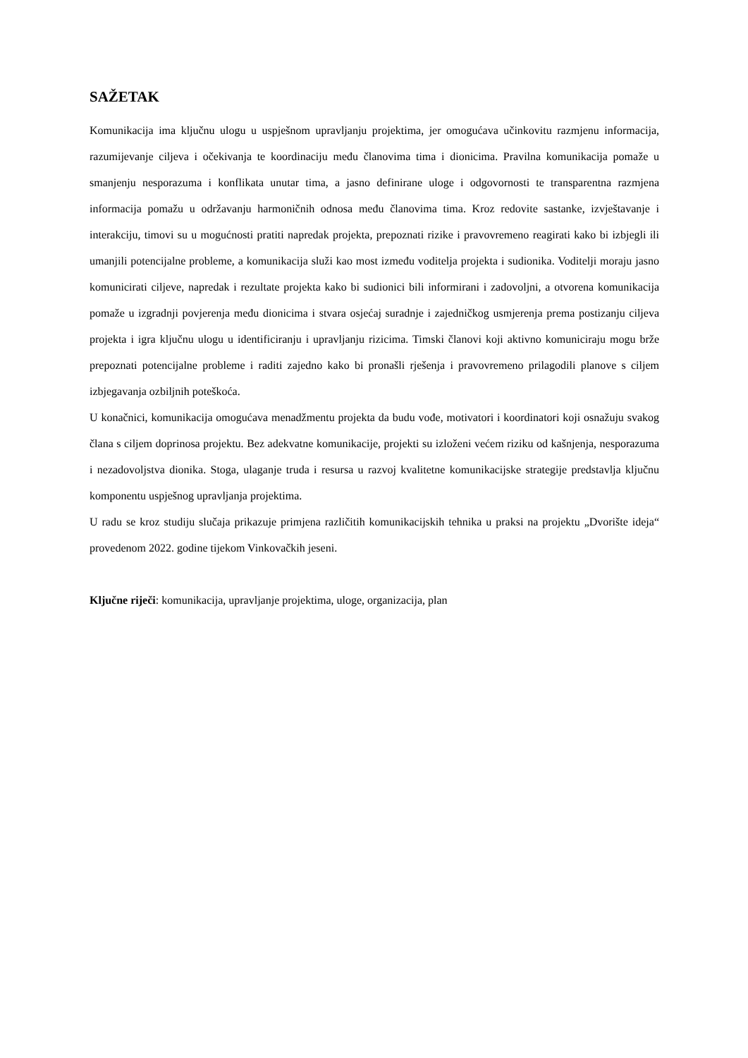SAŽETAK
Komunikacija ima ključnu ulogu u uspješnom upravljanju projektima, jer omogućava učinkovitu razmjenu informacija, razumijevanje ciljeva i očekivanja te koordinaciju među članovima tima i dionicima. Pravilna komunikacija pomaže u smanjenju nesporazuma i konflikata unutar tima, a jasno definirane uloge i odgovornosti te transparentna razmjena informacija pomažu u održavanju harmoničnih odnosa među članovima tima. Kroz redovite sastanke, izvještavanje i interakciju, timovi su u mogućnosti pratiti napredak projekta, prepoznati rizike i pravovremeno reagirati kako bi izbjegli ili umanjili potencijalne probleme, a komunikacija služi kao most između voditelja projekta i sudionika. Voditelji moraju jasno komunicirati ciljeve, napredak i rezultate projekta kako bi sudionici bili informirani i zadovoljni, a otvorena komunikacija pomaže u izgradnji povjerenja među dionicima i stvara osjećaj suradnje i zajedničkog usmjerenja prema postizanju ciljeva projekta i igra ključnu ulogu u identificiranju i upravljanju rizicima. Timski članovi koji aktivno komuniciraju mogu brže prepoznati potencijalne probleme i raditi zajedno kako bi pronašli rješenja i pravovremeno prilagodili planove s ciljem izbjegavanja ozbiljnih poteškoća.
U konačnici, komunikacija omogućava menadžmentu projekta da budu vođe, motivatori i koordinatori koji osnažuju svakog člana s ciljem doprinosa projektu. Bez adekvatne komunikacije, projekti su izloženi većem riziku od kašnjenja, nesporazuma i nezadovoljstva dionika. Stoga, ulaganje truda i resursa u razvoj kvalitetne komunikacijske strategije predstavlja ključnu komponentu uspješnog upravljanja projektima.
U radu se kroz studiju slučaja prikazuje primjena različitih komunikacijskih tehnika u praksi na projektu „Dvorište ideja“ provedenom 2022. godine tijekom Vinkovačkih jeseni.
Ključne riječi: komunikacija, upravljanje projektima, uloge, organizacija, plan